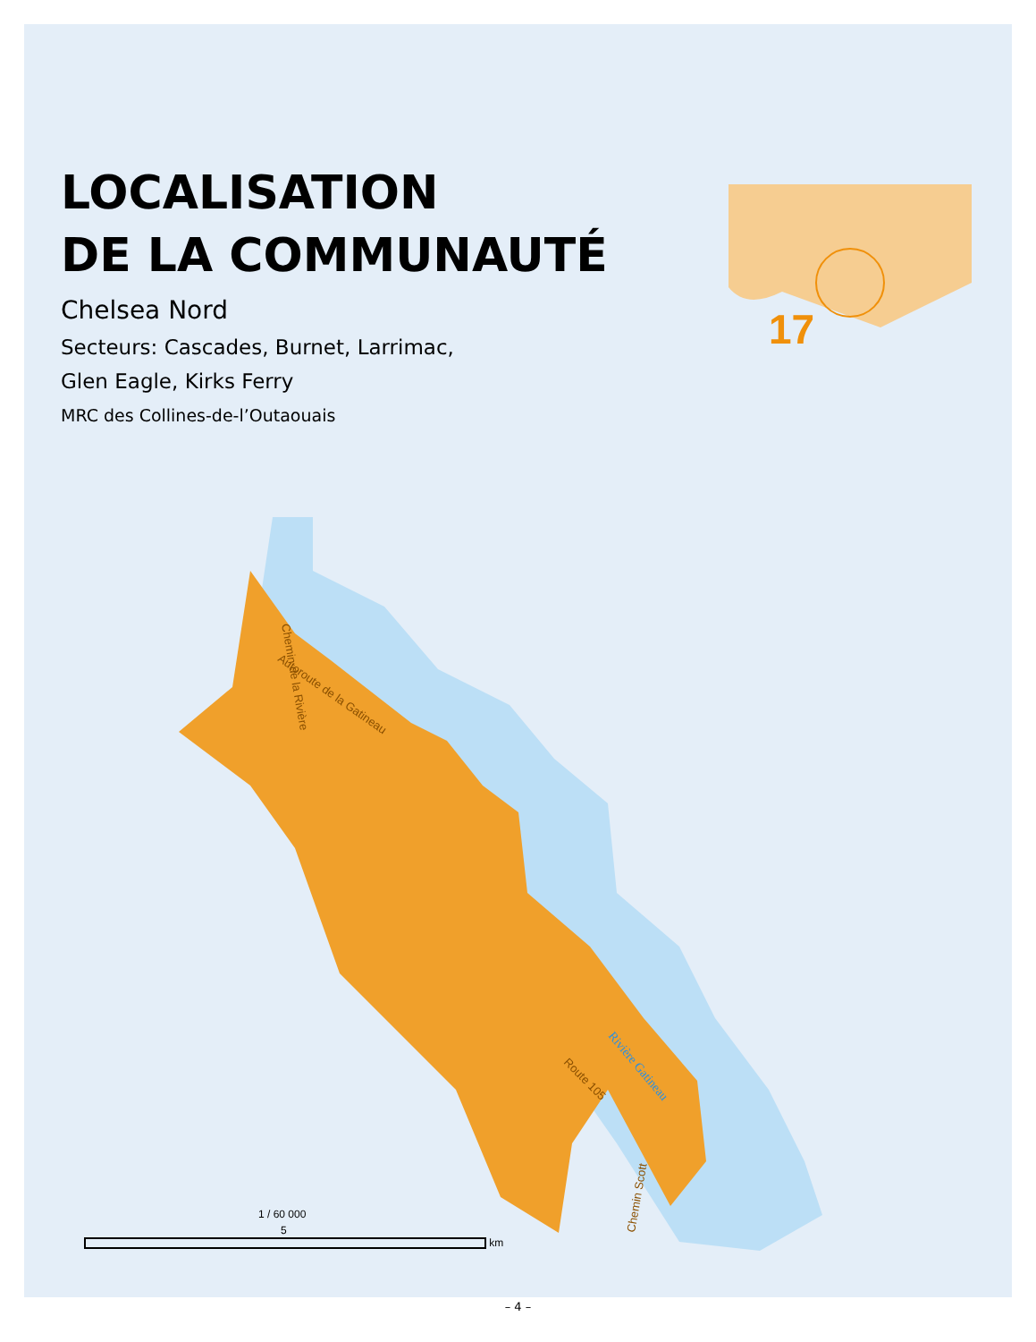LOCALISATION
DE LA COMMUNAUTÉ
Chelsea Nord
Secteurs: Cascades, Burnet, Larrimac,
Glen Eagle, Kirks Ferry
MRC des Collines-de-l’Outaouais
17
Autoroute de la Gatineau
Chemin de la Rivière
Rivière Gatineau
Route 105
Chemin Scott
1 / 60 000
5
km
– 4 –